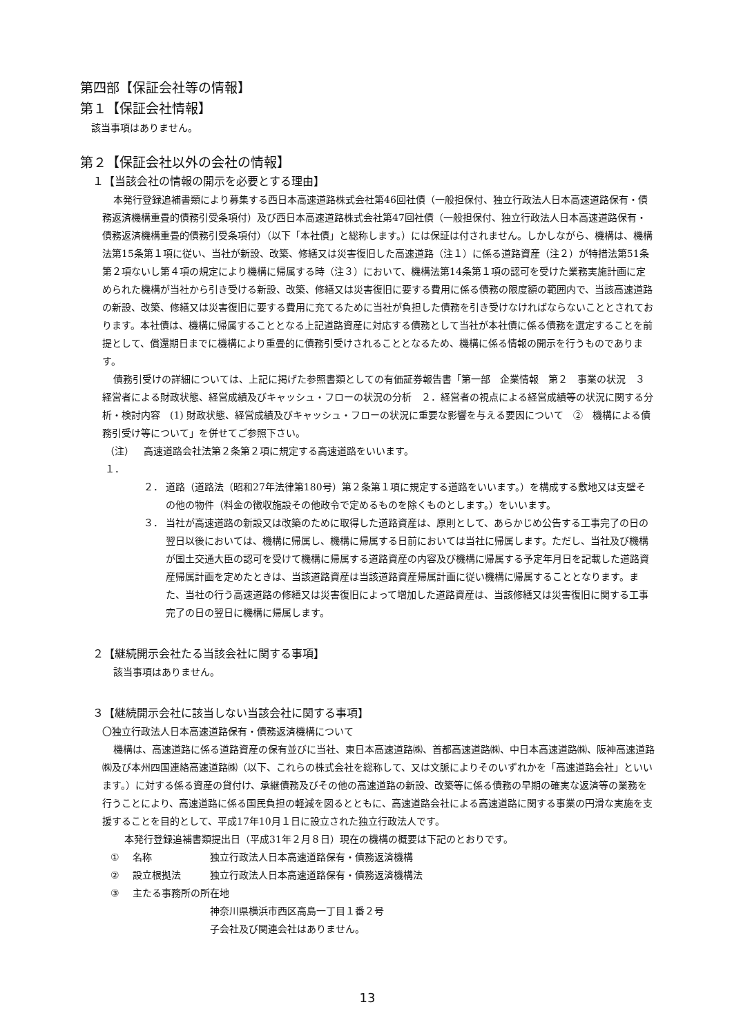第四部【保証会社等の情報】
第１【保証会社情報】
該当事項はありません。
第２【保証会社以外の会社の情報】
１【当該会社の情報の開示を必要とする理由】
本発行登録追補書類により募集する西日本高速道路株式会社第46回社債（一般担保付、独立行政法人日本高速道路保有・債務返済機構重畳的債務引受条項付）及び西日本高速道路株式会社第47回社債（一般担保付、独立行政法人日本高速道路保有・債務返済機構重畳的債務引受条項付）（以下「本社債」と総称します。）には保証は付されません。しかしながら、機構は、機構法第15条第１項に従い、当社が新設、改築、修繕又は災害復旧した高速道路（注１）に係る道路資産（注２）が特措法第51条第２項ないし第４項の規定により機構に帰属する時（注３）において、機構法第14条第１項の認可を受けた業務実施計画に定められた機構が当社から引き受ける新設、改築、修繕又は災害復旧に要する費用に係る債務の限度額の範囲内で、当該高速道路の新設、改築、修繕又は災害復旧に要する費用に充てるために当社が負担した債務を引き受けなければならないこととされております。本社債は、機構に帰属することとなる上記道路資産に対応する債務として当社が本社債に係る債務を選定することを前提として、償還期日までに機構により重畳的に債務引受けされることとなるため、機構に係る情報の開示を行うものであります。
債務引受けの詳細については、上記に掲げた参照書類としての有価証券報告書「第一部　企業情報　第２　事業の状況　３　経営者による財政状態、経営成績及びキャッシュ・フローの状況の分析　２．経営者の視点による経営成績等の状況に関する分析・検討内容　(1) 財政状態、経営成績及びキャッシュ・フローの状況に重要な影響を与える要因について　②　機構による債務引受け等について」を併せてご参照下さい。
（注）１． 高速道路会社法第２条第２項に規定する高速道路をいいます。
２． 道路（道路法（昭和27年法律第180号）第２条第１項に規定する道路をいいます。）を構成する敷地又は支壁その他の物件（料金の徴収施設その他政令で定めるものを除くものとします。）をいいます。
３． 当社が高速道路の新設又は改築のために取得した道路資産は、原則として、あらかじめ公告する工事完了の日の翌日以後においては、機構に帰属し、機構に帰属する日前においては当社に帰属します。ただし、当社及び機構が国土交通大臣の認可を受けて機構に帰属する道路資産の内容及び機構に帰属する予定年月日を記載した道路資産帰属計画を定めたときは、当該道路資産は当該道路資産帰属計画に従い機構に帰属することとなります。また、当社の行う高速道路の修繕又は災害復旧によって増加した道路資産は、当該修繕又は災害復旧に関する工事完了の日の翌日に機構に帰属します。
２【継続開示会社たる当該会社に関する事項】
該当事項はありません。
３【継続開示会社に該当しない当該会社に関する事項】
〇独立行政法人日本高速道路保有・債務返済機構について
機構は、高速道路に係る道路資産の保有並びに当社、東日本高速道路㈱、首都高速道路㈱、中日本高速道路㈱、阪神高速道路㈱及び本州四国連絡高速道路㈱（以下、これらの株式会社を総称して、又は文脈によりそのいずれかを「高速道路会社」といいます。）に対する係る資産の貸付け、承継債務及びその他の高速道路の新設、改築等に係る債務の早期の確実な返済等の業務を行うことにより、高速道路に係る国民負担の軽減を図るとともに、高速道路会社による高速道路に関する事業の円滑な実施を支援することを目的として、平成17年10月１日に設立された独立行政法人です。
本発行登録追補書類提出日（平成31年２月８日）現在の機構の概要は下記のとおりです。
① 名称 独立行政法人日本高速道路保有・債務返済機構
② 設立根拠法 独立行政法人日本高速道路保有・債務返済機構法
③ 主たる事務所の所在地
神奈川県横浜市西区高島一丁目１番２号
子会社及び関連会社はありません。
13